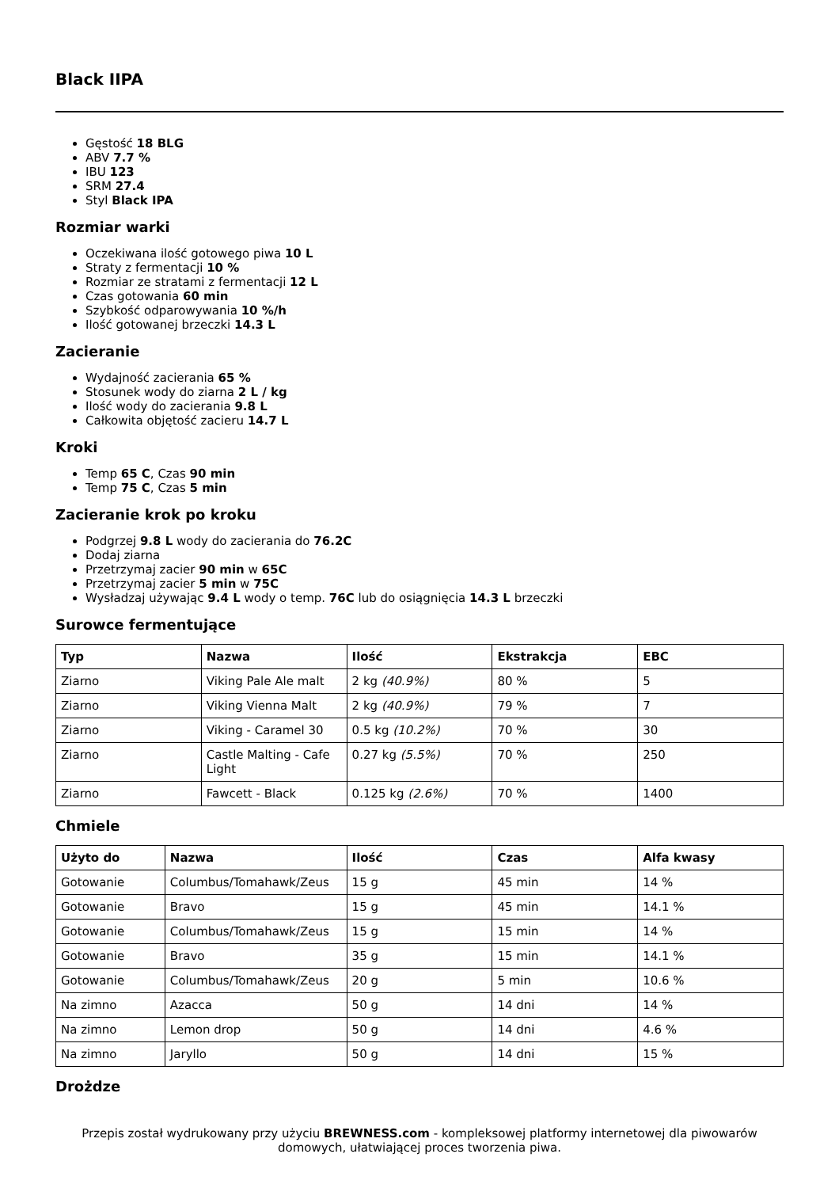Black IIPA
Gęstość 18 BLG
ABV 7.7 %
IBU 123
SRM 27.4
Styl Black IPA
Rozmiar warki
Oczekiwana ilość gotowego piwa 10 L
Straty z fermentacji 10 %
Rozmiar ze stratami z fermentacji 12 L
Czas gotowania 60 min
Szybkość odparowywania 10 %/h
Ilość gotowanej brzeczki 14.3 L
Zacieranie
Wydajność zacierania 65 %
Stosunek wody do ziarna 2 L / kg
Ilość wody do zacierania 9.8 L
Całkowita objętość zacieru 14.7 L
Kroki
Temp 65 C, Czas 90 min
Temp 75 C, Czas 5 min
Zacieranie krok po kroku
Podgrzej 9.8 L wody do zacierania do 76.2C
Dodaj ziarna
Przetrzymaj zacier 90 min w 65C
Przetrzymaj zacier 5 min w 75C
Wysładzaj używając 9.4 L wody o temp. 76C lub do osiągnięcia 14.3 L brzeczki
Surowce fermentujące
| Typ | Nazwa | Ilość | Ekstrakcja | EBC |
| --- | --- | --- | --- | --- |
| Ziarno | Viking Pale Ale malt | 2 kg (40.9%) | 80 % | 5 |
| Ziarno | Viking Vienna Malt | 2 kg (40.9%) | 79 % | 7 |
| Ziarno | Viking - Caramel 30 | 0.5 kg (10.2%) | 70 % | 30 |
| Ziarno | Castle Malting - Cafe Light | 0.27 kg (5.5%) | 70 % | 250 |
| Ziarno | Fawcett - Black | 0.125 kg (2.6%) | 70 % | 1400 |
Chmiele
| Użyto do | Nazwa | Ilość | Czas | Alfa kwasy |
| --- | --- | --- | --- | --- |
| Gotowanie | Columbus/Tomahawk/Zeus | 15 g | 45 min | 14 % |
| Gotowanie | Bravo | 15 g | 45 min | 14.1 % |
| Gotowanie | Columbus/Tomahawk/Zeus | 15 g | 15 min | 14 % |
| Gotowanie | Bravo | 35 g | 15 min | 14.1 % |
| Gotowanie | Columbus/Tomahawk/Zeus | 20 g | 5 min | 10.6 % |
| Na zimno | Azacca | 50 g | 14 dni | 14 % |
| Na zimno | Lemon drop | 50 g | 14 dni | 4.6 % |
| Na zimno | Jaryllo | 50 g | 14 dni | 15 % |
Drożdze
Przepis został wydrukowany przy użyciu BREWNESS.com - kompleksowej platformy internetowej dla piwowarów domowych, ułatwiającej proces tworzenia piwa.